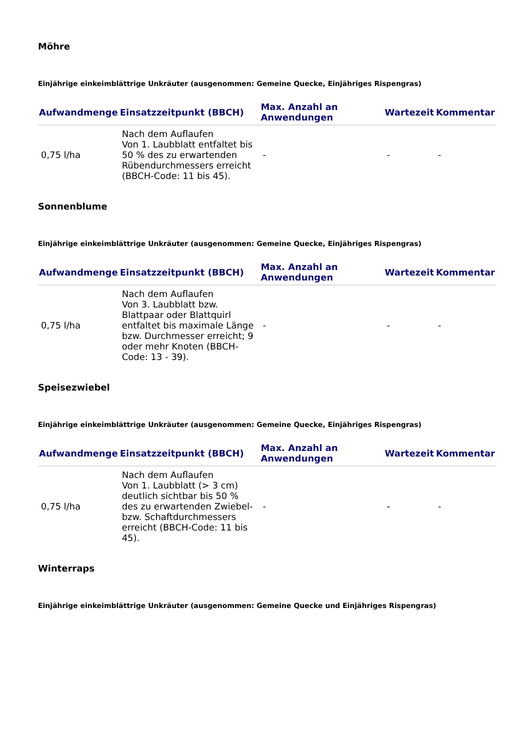Möhre
Einjährige einkeimblättrige Unkräuter (ausgenommen: Gemeine Quecke, Einjähriges Rispengras)
| Aufwandmenge | Einsatzzeitpunkt (BBCH) | Max. Anzahl an Anwendungen | Wartezeit | Kommentar |
| --- | --- | --- | --- | --- |
| 0,75 l/ha | Nach dem Auflaufen Von 1. Laubblatt entfaltet bis 50 % des zu erwartenden Rübendurchmessers erreicht (BBCH-Code: 11 bis 45). | - | - | - |
Sonnenblume
Einjährige einkeimblättrige Unkräuter (ausgenommen: Gemeine Quecke, Einjähriges Rispengras)
| Aufwandmenge | Einsatzzeitpunkt (BBCH) | Max. Anzahl an Anwendungen | Wartezeit | Kommentar |
| --- | --- | --- | --- | --- |
| 0,75 l/ha | Nach dem Auflaufen Von 3. Laubblatt bzw. Blattpaar oder Blattquirl entfaltet bis maximale Länge bzw. Durchmesser erreicht; 9 oder mehr Knoten (BBCH-Code: 13 - 39). | - | - | - |
Speisezwiebel
Einjährige einkeimblättrige Unkräuter (ausgenommen: Gemeine Quecke, Einjähriges Rispengras)
| Aufwandmenge | Einsatzzeitpunkt (BBCH) | Max. Anzahl an Anwendungen | Wartezeit | Kommentar |
| --- | --- | --- | --- | --- |
| 0,75 l/ha | Nach dem Auflaufen Von 1. Laubblatt (> 3 cm) deutlich sichtbar bis 50 % des zu erwartenden Zwiebel- bzw. Schaftdurchmessers erreicht (BBCH-Code: 11 bis 45). | - | - | - |
Winterraps
Einjährige einkeimblättrige Unkräuter (ausgenommen: Gemeine Quecke und Einjähriges Rispengras)